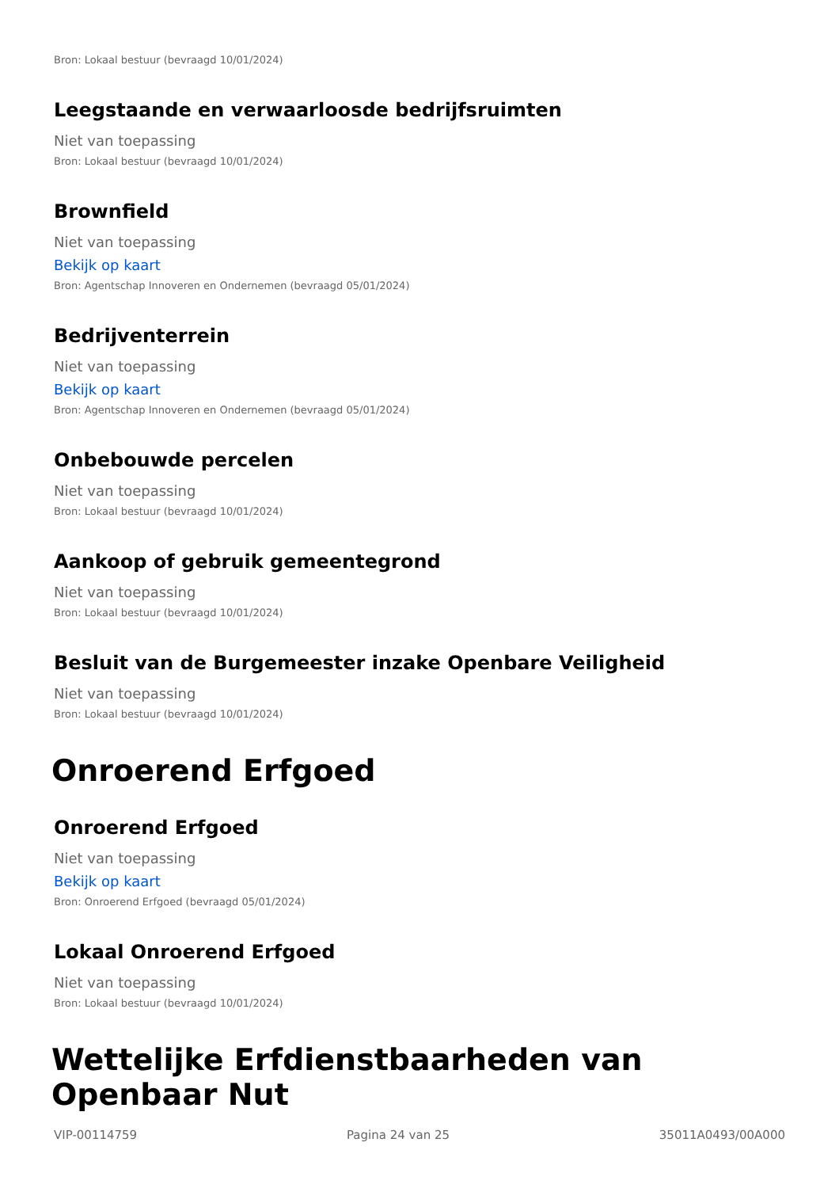Bron: Lokaal bestuur (bevraagd 10/01/2024)
Leegstaande en verwaarloosde bedrijfsruimten
Niet van toepassing
Bron: Lokaal bestuur (bevraagd 10/01/2024)
Brownfield
Niet van toepassing
Bekijk op kaart
Bron: Agentschap Innoveren en Ondernemen (bevraagd 05/01/2024)
Bedrijventerrein
Niet van toepassing
Bekijk op kaart
Bron: Agentschap Innoveren en Ondernemen (bevraagd 05/01/2024)
Onbebouwde percelen
Niet van toepassing
Bron: Lokaal bestuur (bevraagd 10/01/2024)
Aankoop of gebruik gemeentegrond
Niet van toepassing
Bron: Lokaal bestuur (bevraagd 10/01/2024)
Besluit van de Burgemeester inzake Openbare Veiligheid
Niet van toepassing
Bron: Lokaal bestuur (bevraagd 10/01/2024)
Onroerend Erfgoed
Onroerend Erfgoed
Niet van toepassing
Bekijk op kaart
Bron: Onroerend Erfgoed (bevraagd 05/01/2024)
Lokaal Onroerend Erfgoed
Niet van toepassing
Bron: Lokaal bestuur (bevraagd 10/01/2024)
Wettelijke Erfdienstbaarheden van Openbaar Nut
VIP-00114759 Pagina 24 van 25 35011A0493/00A000